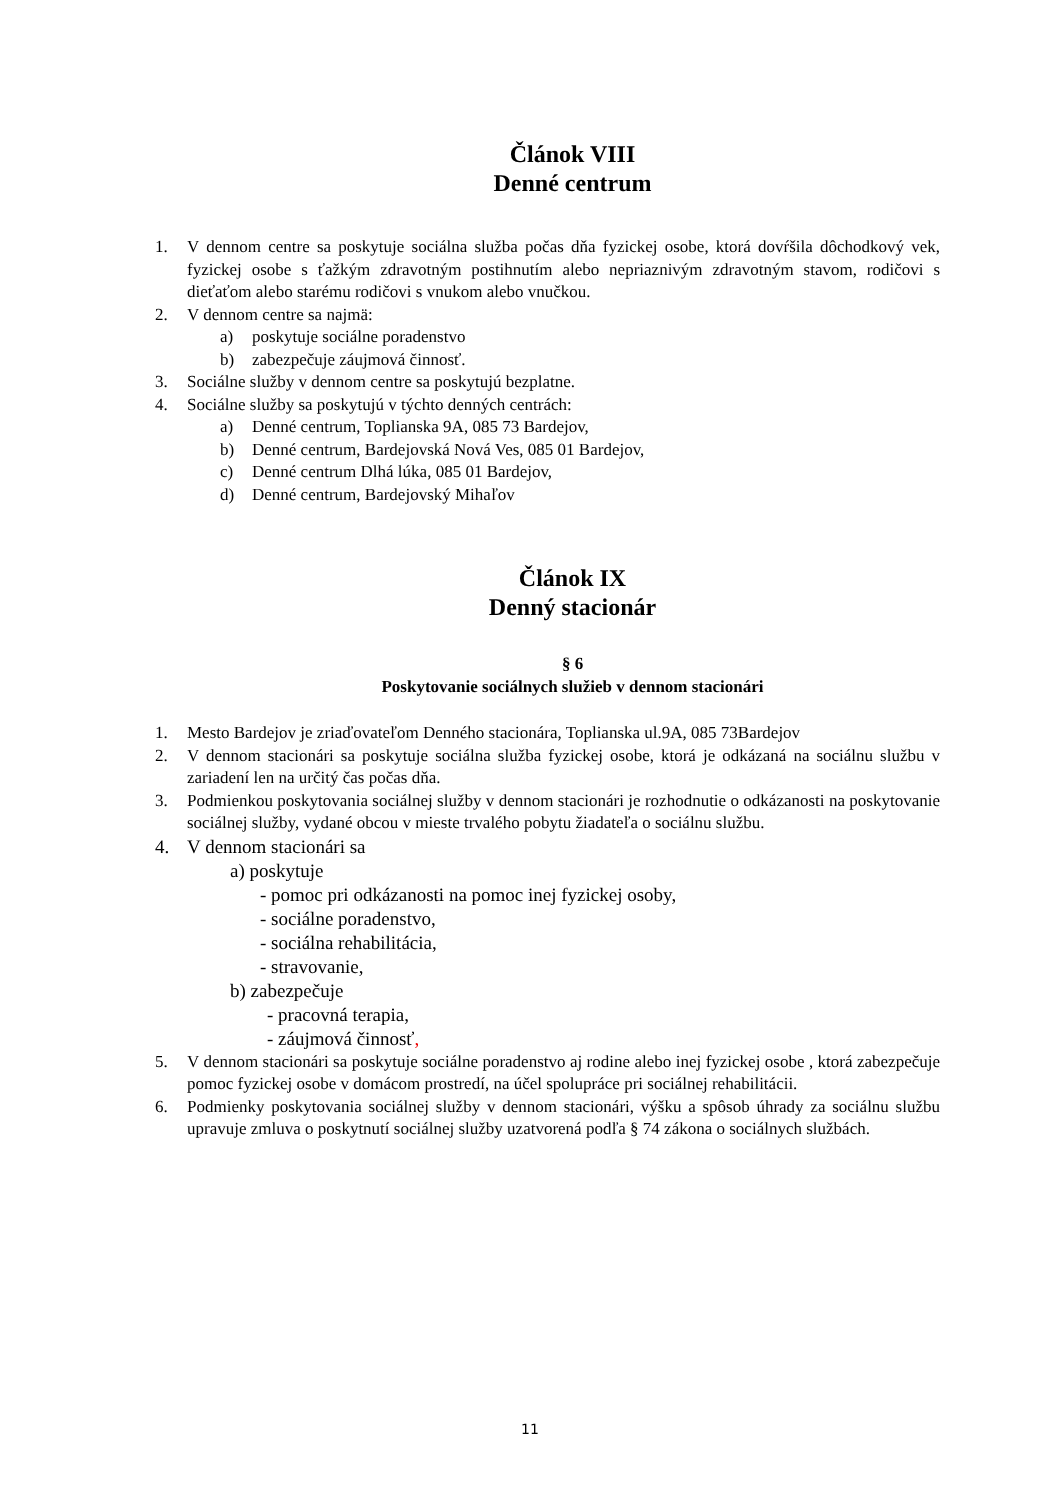Článok VIII
Denné centrum
1. V dennom centre sa poskytuje sociálna služba počas dňa fyzickej osobe, ktorá dovŕšila dôchodkový vek, fyzickej osobe s ťažkým zdravotným postihnutím alebo nepriaznivým zdravotným stavom, rodičovi s dieťaťom alebo starému rodičovi s vnukom alebo vnučkou.
2. V dennom centre sa najmä:
a) poskytuje sociálne poradenstvo
b) zabezpečuje záujmová činnosť.
3. Sociálne služby v dennom centre sa poskytujú bezplatne.
4. Sociálne služby sa poskytujú v týchto denných centrách:
a) Denné centrum, Toplianska 9A, 085 73 Bardejov,
b) Denné centrum, Bardejovská Nová Ves, 085 01 Bardejov,
c) Denné centrum Dlhá lúka, 085 01 Bardejov,
d) Denné centrum, Bardejovský Mihaľov
Článok IX
Denný stacionár
§ 6
Poskytovanie sociálnych služieb v dennom stacionári
1. Mesto Bardejov je zriaďovateľom Denného stacionára, Toplianska ul.9A, 085 73Bardejov
2. V dennom stacionári sa poskytuje sociálna služba fyzickej osobe, ktorá je odkázaná na sociálnu službu v zariadení len na určitý čas počas dňa.
3. Podmienkou poskytovania sociálnej služby v dennom stacionári je rozhodnutie o odkázanosti na poskytovanie sociálnej služby, vydané obcou v mieste trvalého pobytu žiadateľa o sociálnu službu.
4. V dennom stacionári sa
a) poskytuje
- pomoc pri odkázanosti na pomoc inej fyzickej osoby,
- sociálne poradenstvo,
- sociálna rehabilitácia,
- stravovanie,
b) zabezpečuje
- pracovná terapia,
- záujmová činnosť,
5. V dennom stacionári sa poskytuje sociálne poradenstvo aj rodine alebo inej fyzickej osobe , ktorá zabezpečuje pomoc fyzickej osobe v domácom prostredí, na účel spolupráce pri sociálnej rehabilitácii.
6. Podmienky poskytovania sociálnej služby v dennom stacionári, výšku a spôsob úhrady za sociálnu službu upravuje zmluva o poskytnutí sociálnej služby uzatvorená podľa § 74 zákona o sociálnych službách.
11